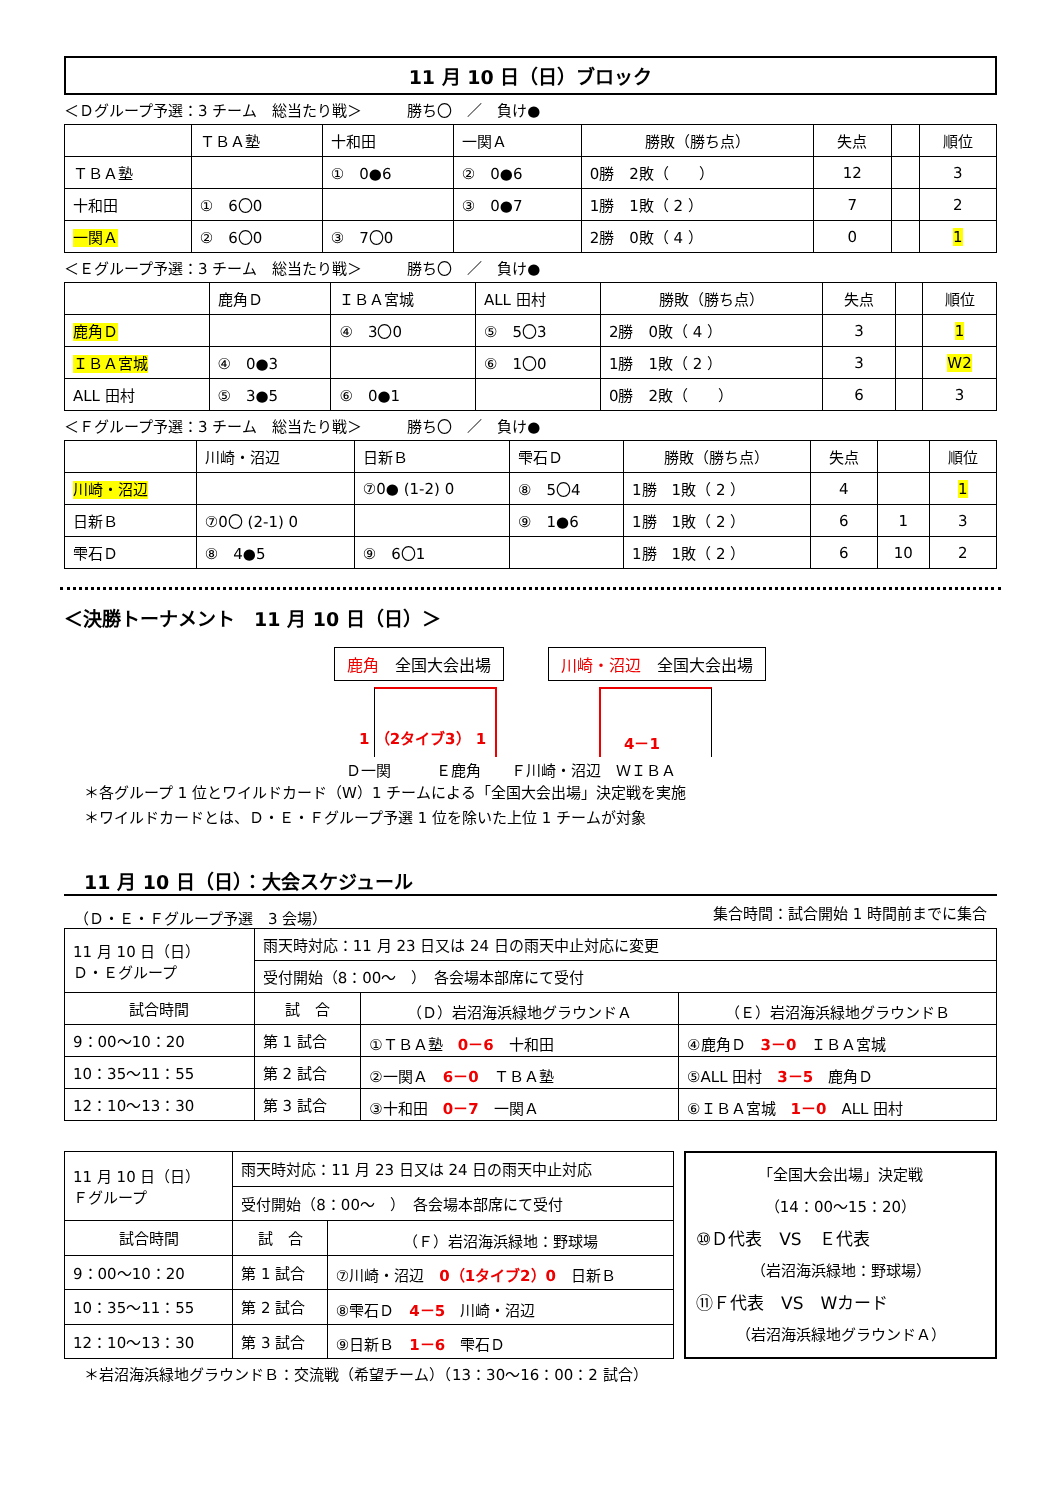11 月 10 日（日）ブロック
＜Ｄグループ予選：3 チーム　総当たり戦＞　　　勝ち〇　／　負け●
| | ＴＢＡ塾 | 十和田 | 一関Ａ | 勝敗（勝ち点） | 失点 | | 順位 |
| --- | --- | --- | --- | --- | --- | --- | --- |
| ＴＢＡ塾 | | ① 0●6 | ② 0●6 | 0勝 2敗（ ） | 12 | | 3 |
| 十和田 | ① 6〇0 | | ③ 0●7 | 1勝 1敗（ 2 ） | 7 | | 2 |
| 一関Ａ | ② 6〇0 | ③ 7〇0 | | 2勝 0敗（ 4 ） | 0 | | 1 |
＜Ｅグループ予選：3 チーム　総当たり戦＞　　　勝ち〇　／　負け●
| | 鹿角Ｄ | ＩＢＡ宮城 | ALL 田村 | 勝敗（勝ち点） | 失点 | | 順位 |
| --- | --- | --- | --- | --- | --- | --- | --- |
| 鹿角Ｄ | | ④ 3〇0 | ⑤ 5〇3 | 2勝 0敗（ 4 ） | 3 | | 1 |
| ＩＢＡ宮城 | ④ 0●3 | | ⑥ 1〇0 | 1勝 1敗（ 2 ） | 3 | | W2 |
| ALL 田村 | ⑤ 3●5 | ⑥ 0●1 | | 0勝 2敗（ ） | 6 | | 3 |
＜Ｆグループ予選：3 チーム　総当たり戦＞　　　勝ち〇　／　負け●
| | 川崎・沼辺 | 日新Ｂ | 雫石Ｄ | 勝敗（勝ち点） | 失点 | | 順位 |
| --- | --- | --- | --- | --- | --- | --- | --- |
| 川崎・沼辺 | | ⑦0● (1-2) 0 | ⑧ 5〇4 | 1勝 1敗（ 2 ） | 4 | | 1 |
| 日新Ｂ | ⑦0〇 (2-1) 0 | | ⑨ 1●6 | 1勝 1敗（ 2 ） | 6 | 1 | 3 |
| 雫石Ｄ | ⑧ 4●5 | ⑨ 6〇1 | | 1勝 1敗（ 2 ） | 6 | 10 | 2 |
＜決勝トーナメント　11 月 10 日（日）＞
鹿角　全国大会出場 川崎・沼辺　全国大会出場
1 （2タイブ3） 1 4－1
Ｄ一関　　　Ｅ鹿角　　Ｆ川崎・沼辺　ＷＩＢＡ
＊各グループ 1 位とワイルドカード（W）1 チームによる「全国大会出場」決定戦を実施
＊ワイルドカードとは、Ｄ・Ｅ・Ｆグループ予選 1 位を除いた上位 1 チームが対象
11 月 10 日（日）：大会スケジュール
（Ｄ・Ｅ・Ｆグループ予選　3 会場） 集合時間：試合開始 1 時間前までに集合
| 11 月 10 日（日） Ｄ・Ｅグループ | 雨天時対応：11 月 23 日又は 24 日の雨天中止対応に変更 | | |
| | 受付開始（8：00～ ） 各会場本部席にて受付 | | |
| 試合時間 | 試 合 | （Ｄ）岩沼海浜緑地グラウンドＡ | （Ｅ）岩沼海浜緑地グラウンドＢ |
| 9：00～10：20 | 第 1 試合 | ①ＴＢＡ塾 0－6 十和田 | ④鹿角Ｄ 3－0 ＩＢＡ宮城 |
| 10：35～11：55 | 第 2 試合 | ②一関Ａ 6－0 ＴＢＡ塾 | ⑤ALL 田村 3－5 鹿角Ｄ |
| 12：10～13：30 | 第 3 試合 | ③十和田 0－7 一関Ａ | ⑥ＩＢＡ宮城 1－0 ALL 田村 |
| 11 月 10 日（日） Ｆグループ | 雨天時対応：11 月 23 日又は 24 日の雨天中止対応 | |
| | 受付開始（8：00～ ） 各会場本部席にて受付 | |
| 試合時間 | 試 合 | （Ｆ）岩沼海浜緑地：野球場 |
| 9：00～10：20 | 第 1 試合 | ⑦川崎・沼辺 0（1タイブ2）0 日新Ｂ |
| 10：35～11：55 | 第 2 試合 | ⑧雫石Ｄ 4－5 川崎・沼辺 |
| 12：10～13：30 | 第 3 試合 | ⑨日新Ｂ 1－6 雫石Ｄ |
「全国大会出場」決定戦
（14：00～15：20）
⑩Ｄ代表　VS　Ｅ代表
（岩沼海浜緑地：野球場）
⑪Ｆ代表　VS　Wカード
（岩沼海浜緑地グラウンドＡ）
＊岩沼海浜緑地グラウンドＢ：交流戦（希望チーム）（13：30～16：00：2 試合）